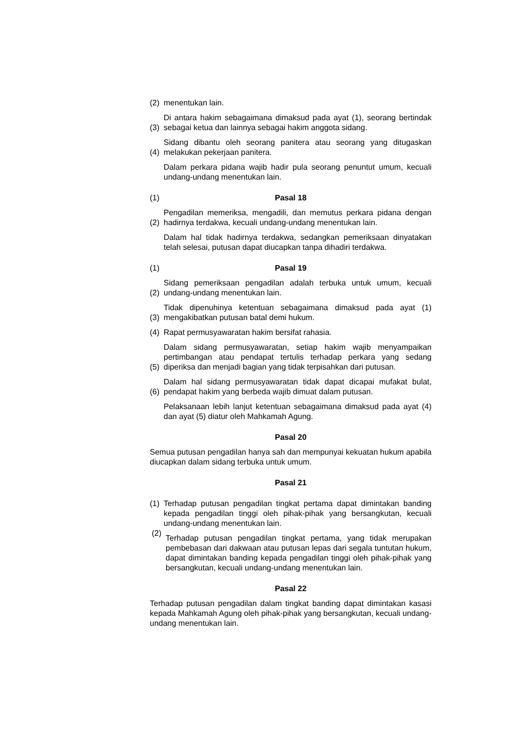(2)
menentukan lain.
(3)
Di antara hakim sebagaimana dimaksud pada ayat (1), seorang bertindak sebagai ketua dan lainnya sebagai hakim anggota sidang.
(4)
Sidang dibantu oleh seorang panitera atau seorang yang ditugaskan melakukan pekerjaan panitera.
Dalam perkara pidana wajib hadir pula seorang penuntut umum, kecuali undang-undang menentukan lain.
(1) Pasal 18
(2)
Pengadilan memeriksa, mengadili, dan memutus perkara pidana dengan hadirnya terdakwa, kecuali undang-undang menentukan lain.
Dalam hal tidak hadirnya terdakwa, sedangkan pemeriksaan dinyatakan telah selesai, putusan dapat diucapkan tanpa dihadiri terdakwa.
(1) Pasal 19
(2)
Sidang pemeriksaan pengadilan adalah terbuka untuk umum, kecuali undang-undang menentukan lain.
(3)
Tidak dipenuhinya ketentuan sebagaimana dimaksud pada ayat (1) mengakibatkan putusan batal demi hukum.
(4)
Rapat permusyawaratan hakim bersifat rahasia.
(5)
Dalam sidang permusyawaratan, setiap hakim wajib menyampaikan pertimbangan atau pendapat tertulis terhadap perkara yang sedang diperiksa dan menjadi bagian yang tidak terpisahkan dari putusan.
(6)
Dalam hal sidang permusyawaratan tidak dapat dicapai mufakat bulat, pendapat hakim yang berbeda wajib dimuat dalam putusan.
Pelaksanaan lebih lanjut ketentuan sebagaimana dimaksud pada ayat (4) dan ayat (5) diatur oleh Mahkamah Agung.
Pasal 20
Semua putusan pengadilan hanya sah dan mempunyai kekuatan hukum apabila diucapkan dalam sidang terbuka untuk umum.
Pasal 21
(1)
Terhadap putusan pengadilan tingkat pertama dapat dimintakan banding kepada pengadilan tinggi oleh pihak-pihak yang bersangkutan, kecuali undang-undang menentukan lain.
(2)
Terhadap putusan pengadilan tingkat pertama, yang tidak merupakan pembebasan dari dakwaan atau putusan lepas dari segala tuntutan hukum, dapat dimintakan banding kepada pengadilan tinggi oleh pihak-pihak yang bersangkutan, kecuali undang-undang menentukan lain.
Pasal 22
Terhadap putusan pengadilan dalam tingkat banding dapat dimintakan kasasi kepada Mahkamah Agung oleh pihak-pihak yang bersangkutan, kecuali undang-undang menentukan lain.